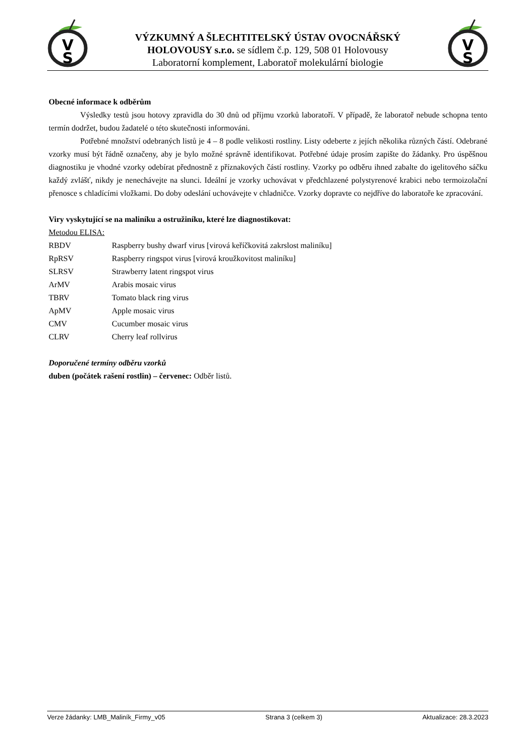V
S
VÝZKUMNÝ A ŠLECHTITELSKÝ ÚSTAV OVOCNÁŘSKÝ
HOLOVOUSY s.r.o. se sídlem č.p. 129, 508 01 Holovousy
Laboratorní komplement, Laboratoř molekulární biologie
V
S
Obecné informace k odběrům
Výsledky testů jsou hotovy zpravidla do 30 dnů od příjmu vzorků laboratoří. V případě, že laboratoř nebude schopna tento termín dodržet, budou žadatelé o této skutečnosti informováni.
Potřebné množství odebraných listů je 4 – 8 podle velikosti rostliny. Listy odeberte z jejích několika různých částí. Odebrané vzorky musí být řádně označeny, aby je bylo možné správně identifikovat. Potřebné údaje prosím zapište do žádanky. Pro úspěšnou diagnostiku je vhodné vzorky odebírat přednostně z příznakových částí rostliny. Vzorky po odběru ihned zabalte do igelitového sáčku každý zvlášť, nikdy je nenechávejte na slunci. Ideální je vzorky uchovávat v předchlazené polystyrenové krabici nebo termoizolační přenosce s chladícími vložkami. Do doby odeslání uchovávejte v chladničce. Vzorky dopravte co nejdříve do laboratoře ke zpracování.
Viry vyskytující se na maliníku a ostružiníku, které lze diagnostikovat:
Metodou ELISA:
| RBDV | Raspberry bushy dwarf virus [virová keříčkovitá zakrslost maliníku] |
| RpRSV | Raspberry ringspot virus [virová kroužkovitost maliníku] |
| SLRSV | Strawberry latent ringspot virus |
| ArMV | Arabis mosaic virus |
| TBRV | Tomato black ring virus |
| ApMV | Apple mosaic virus |
| CMV | Cucumber mosaic virus |
| CLRV | Cherry leaf rollvirus |
Doporučené termíny odběru vzorků
duben (počátek rašení rostlin) – červenec: Odběr listů.
Verze žádanky: LMB_Maliník_Firmy_v05 Strana 3 (celkem 3) Aktualizace: 28.3.2023